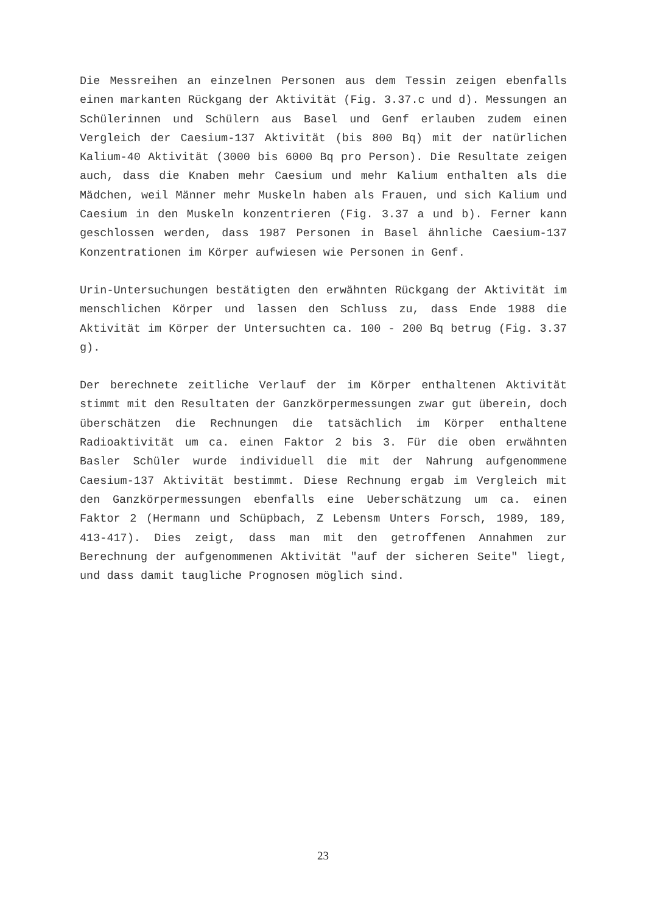Die Messreihen an einzelnen Personen aus dem Tessin zeigen ebenfalls einen markanten Rückgang der Aktivität (Fig. 3.37.c und d). Messungen an Schülerinnen und Schülern aus Basel und Genf erlauben zudem einen Vergleich der Caesium-137 Aktivität (bis 800 Bq) mit der natürlichen Kalium-40 Aktivität (3000 bis 6000 Bq pro Person). Die Resultate zeigen auch, dass die Knaben mehr Caesium und mehr Kalium enthalten als die Mädchen, weil Männer mehr Muskeln haben als Frauen, und sich Kalium und Caesium in den Muskeln konzentrieren (Fig. 3.37 a und b). Ferner kann geschlossen werden, dass 1987 Personen in Basel ähnliche Caesium-137 Konzentrationen im Körper aufwiesen wie Personen in Genf.
Urin-Untersuchungen bestätigten den erwähnten Rückgang der Aktivität im menschlichen Körper und lassen den Schluss zu, dass Ende 1988 die Aktivität im Körper der Untersuchten ca. 100 - 200 Bq betrug (Fig. 3.37 g).
Der berechnete zeitliche Verlauf der im Körper enthaltenen Aktivität stimmt mit den Resultaten der Ganzkörpermessungen zwar gut überein, doch überschätzen die Rechnungen die tatsächlich im Körper enthaltene Radioaktivität um ca. einen Faktor 2 bis 3. Für die oben erwähnten Basler Schüler wurde individuell die mit der Nahrung aufgenommene Caesium-137 Aktivität bestimmt. Diese Rechnung ergab im Vergleich mit den Ganzkörpermessungen ebenfalls eine Ueberschätzung um ca. einen Faktor 2 (Hermann und Schüpbach, Z Lebensm Unters Forsch, 1989, 189, 413-417). Dies zeigt, dass man mit den getroffenen Annahmen zur Berechnung der aufgenommenen Aktivität "auf der sicheren Seite" liegt, und dass damit taugliche Prognosen möglich sind.
23